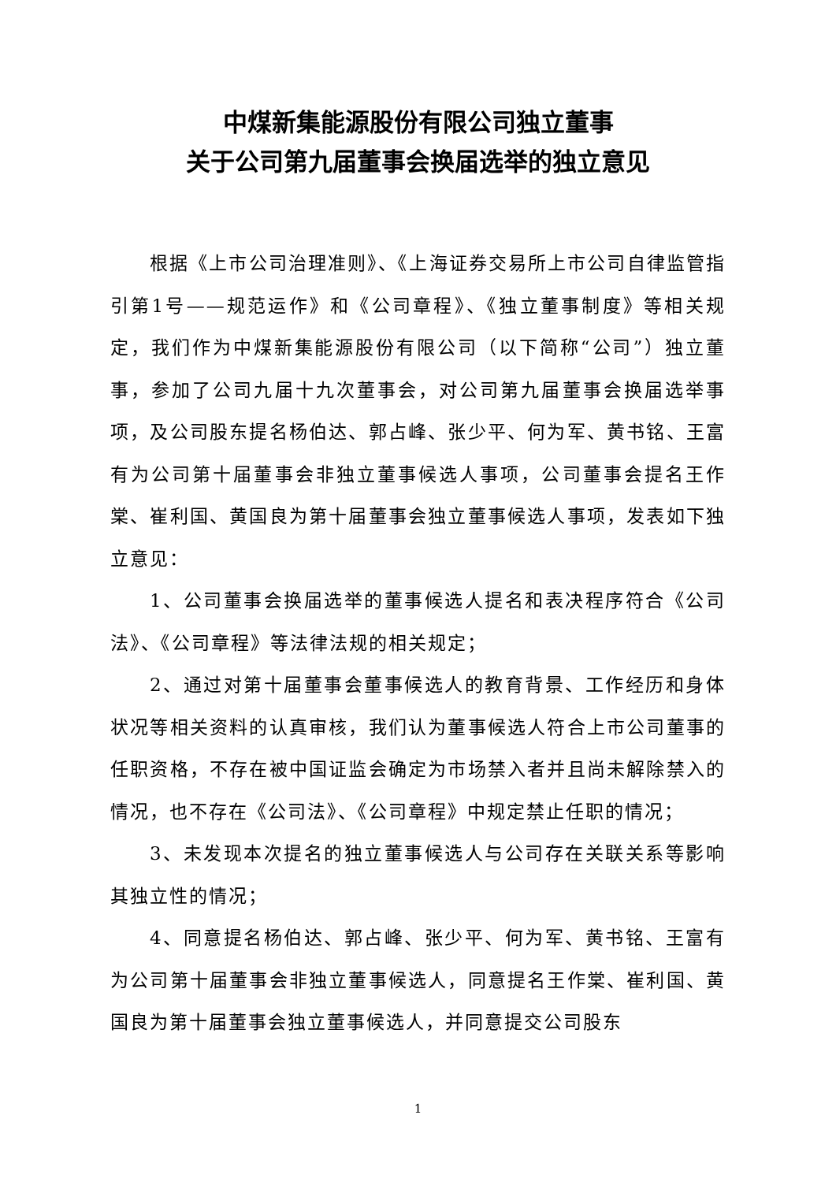中煤新集能源股份有限公司独立董事
关于公司第九届董事会换届选举的独立意见
根据《上市公司治理准则》、《上海证券交易所上市公司自律监管指引第1号——规范运作》和《公司章程》、《独立董事制度》等相关规定，我们作为中煤新集能源股份有限公司（以下简称“公司”）独立董事，参加了公司九届十九次董事会，对公司第九届董事会换届选举事项，及公司股东提名杨伯达、郭占峰、张少平、何为军、黄书铭、王富有为公司第十届董事会非独立董事候选人事项，公司董事会提名王作棠、崔利国、黄国良为第十届董事会独立董事候选人事项，发表如下独立意见：
1、公司董事会换届选举的董事候选人提名和表决程序符合《公司法》、《公司章程》等法律法规的相关规定；
2、通过对第十届董事会董事候选人的教育背景、工作经历和身体状况等相关资料的认真审核，我们认为董事候选人符合上市公司董事的任职资格，不存在被中国证监会确定为市场禁入者并且尚未解除禁入的情况，也不存在《公司法》、《公司章程》中规定禁止任职的情况；
3、未发现本次提名的独立董事候选人与公司存在关联关系等影响其独立性的情况；
4、同意提名杨伯达、郭占峰、张少平、何为军、黄书铭、王富有为公司第十届董事会非独立董事候选人，同意提名王作棠、崔利国、黄国良为第十届董事会独立董事候选人，并同意提交公司股东
1